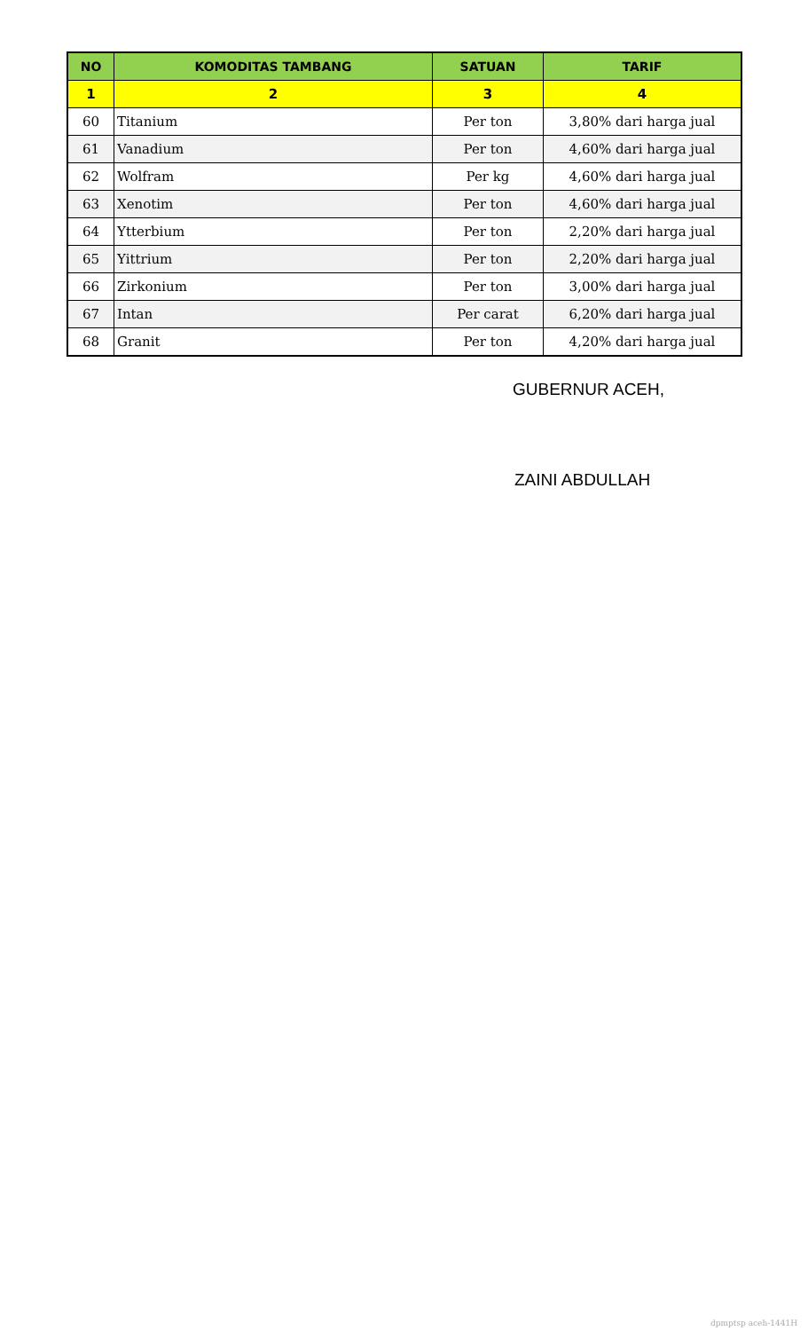| NO | KOMODITAS TAMBANG | SATUAN | TARIF |
| --- | --- | --- | --- |
| 1 | 2 | 3 | 4 |
| 60 | Titanium | Per ton | 3,80% dari harga jual |
| 61 | Vanadium | Per ton | 4,60% dari harga jual |
| 62 | Wolfram | Per kg | 4,60% dari harga jual |
| 63 | Xenotim | Per ton | 4,60% dari harga jual |
| 64 | Ytterbium | Per ton | 2,20% dari harga jual |
| 65 | Yittrium | Per ton | 2,20% dari harga jual |
| 66 | Zirkonium | Per ton | 3,00% dari harga jual |
| 67 | Intan | Per carat | 6,20% dari harga jual |
| 68 | Granit | Per ton | 4,20% dari harga jual |
GUBERNUR ACEH,
ZAINI ABDULLAH
dpmptsp aceh-1441H